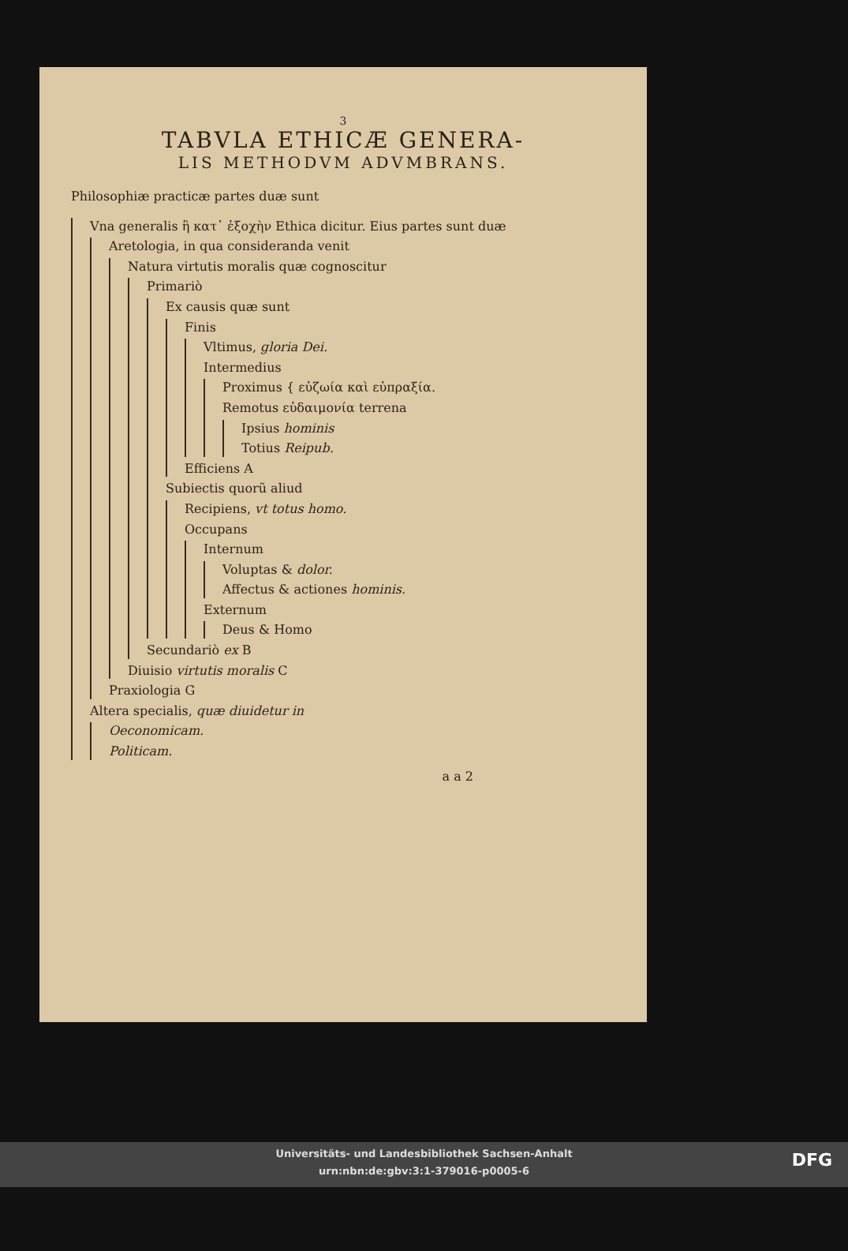3
TABVLA ETHICÆ GENERA-
LIS METHODVM ADVMBRANS.
Philosophiæ practicæ partes duæ sunt
Vna generalis ἣ κατ᾽ ἐξοχὴν Ethica dicitur. Eius partes sunt duæ
Aretologia, in qua consideranda venit
Natura virtutis moralis quæ cognoscitur
Primariò
Ex causis quæ sunt
Finis
Vltimus, gloria Dei.
Intermedius
Proximus { εὐζωία καὶ εὐπραξία.
Remotus εὐδαιμονία terrena
Ipsius hominis
Totius Reipub.
Efficiens A
Subiectis quorũ aliud
Recipiens, vt totus homo.
Occupans
Internum
Voluptas & dolor.
Affectus & actiones hominis.
Externum
Deus & Homo
Secundariò ex B
Diuisio virtutis moralis C
Praxiologia G
Altera specialis, quæ diuidetur in
Oeconomicam.
Politicam.
a a 2
Universitäts- und Landesbibliothek Sachsen-Anhalt
urn:nbn:de:gbv:3:1-379016-p0005-6
DFG